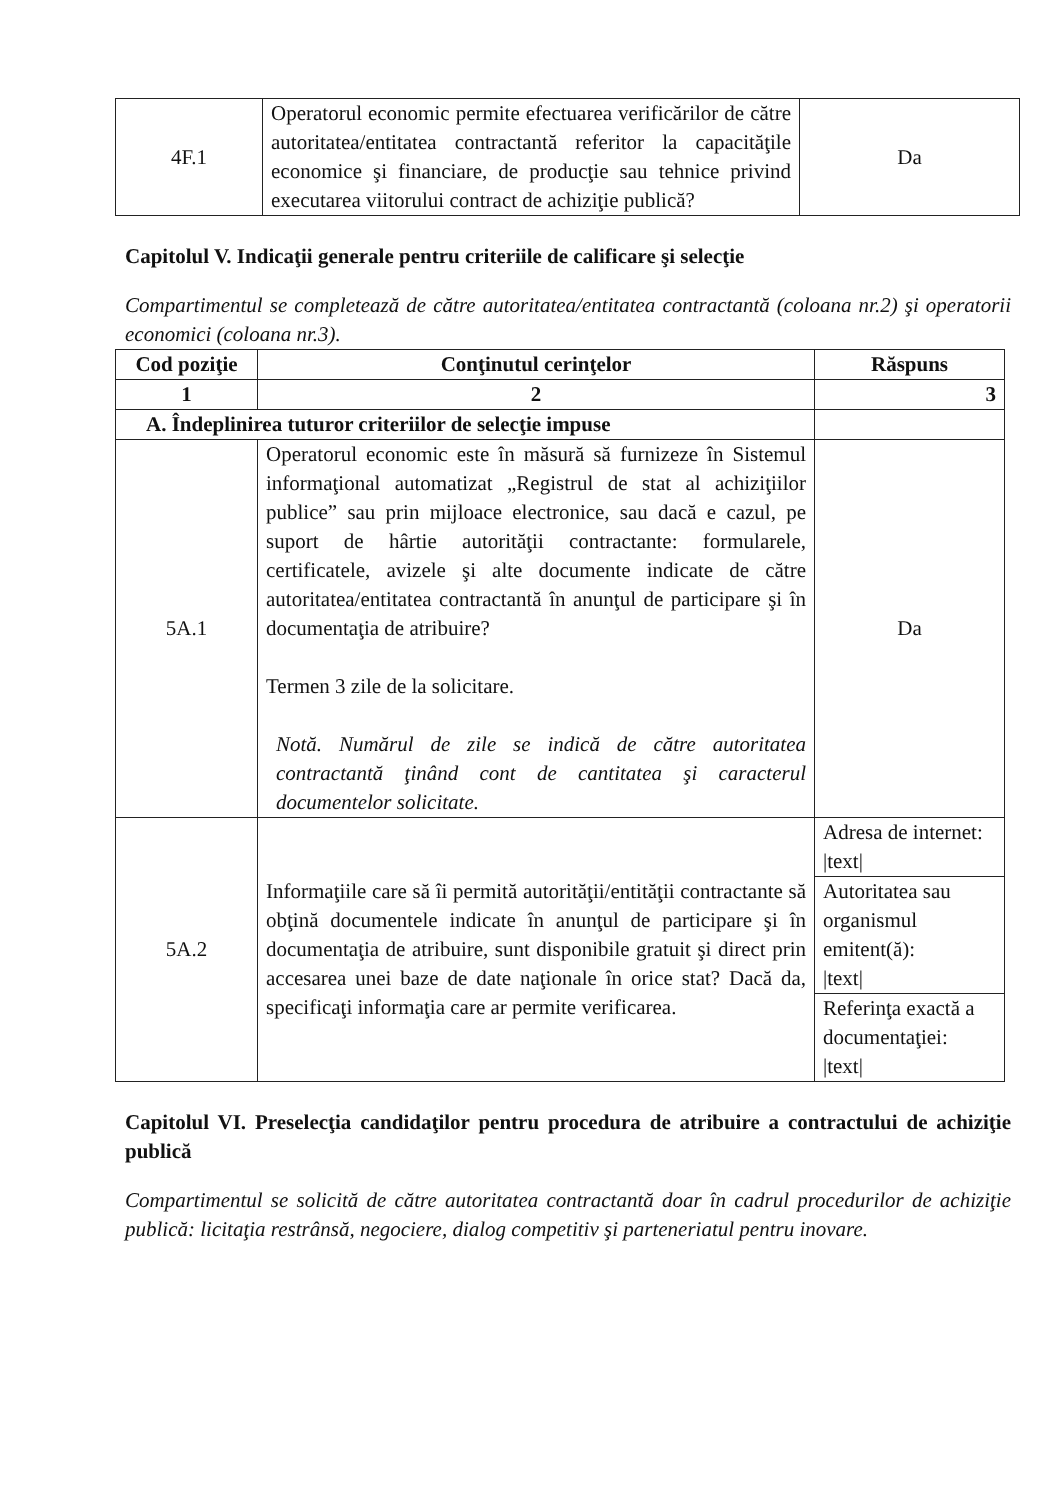| 4F.1 | Operatorul economic permite efectuarea verificărilor de către autoritatea/entitatea contractantă referitor la capacităţile economice şi financiare, de producţie sau tehnice privind executarea viitorului contract de achiziţie publică? | Da |
Capitolul V. Indicaţii generale pentru criteriile de calificare şi selecţie
Compartimentul se completează de către autoritatea/entitatea contractantă (coloana nr.2) şi operatorii economici (coloana nr.3).
| Cod poziţie | Conţinutul cerinţelor | Răspuns |
| --- | --- | --- |
| 1 | 2 | 3 |
| A. Îndeplinirea tuturor criteriilor de selecţie impuse | | |
| 5A.1 | Operatorul economic este în măsură să furnizeze în Sistemul informaţional automatizat „Registrul de stat al achiziţiilor publice” sau prin mijloace electronice, sau dacă e cazul, pe suport de hârtie autorităţii contractante: formularele, certificatele, avizele şi alte documente indicate de către autoritatea/entitatea contractantă în anunţul de participare şi în documentaţia de atribuire? Termen 3 zile de la solicitare. Notă. Numărul de zile se indică de către autoritatea contractantă ţinând cont de cantitatea şi caracterul documentelor solicitate. | Da |
| 5A.2 | Informaţiile care să îi permită autorităţii/entităţii contractante să obţină documentele indicate în anunţul de participare şi în documentaţia de atribuire, sunt disponibile gratuit şi direct prin accesarea unei baze de date naţionale în orice stat? Dacă da, specificaţi informaţia care ar permite verificarea. | / Adresa de internet: /text/ / / Autoritatea sau organismul emitent(ă): /text/ / / Referinţa exactă a documentaţiei: /text/ / |
Capitolul VI. Preselecţia candidaţilor pentru procedura de atribuire a contractului de achiziţie publică
Compartimentul se solicită de către autoritatea contractantă doar în cadrul procedurilor de achiziţie publică: licitaţia restrânsă, negociere, dialog competitiv şi parteneriatul pentru inovare.